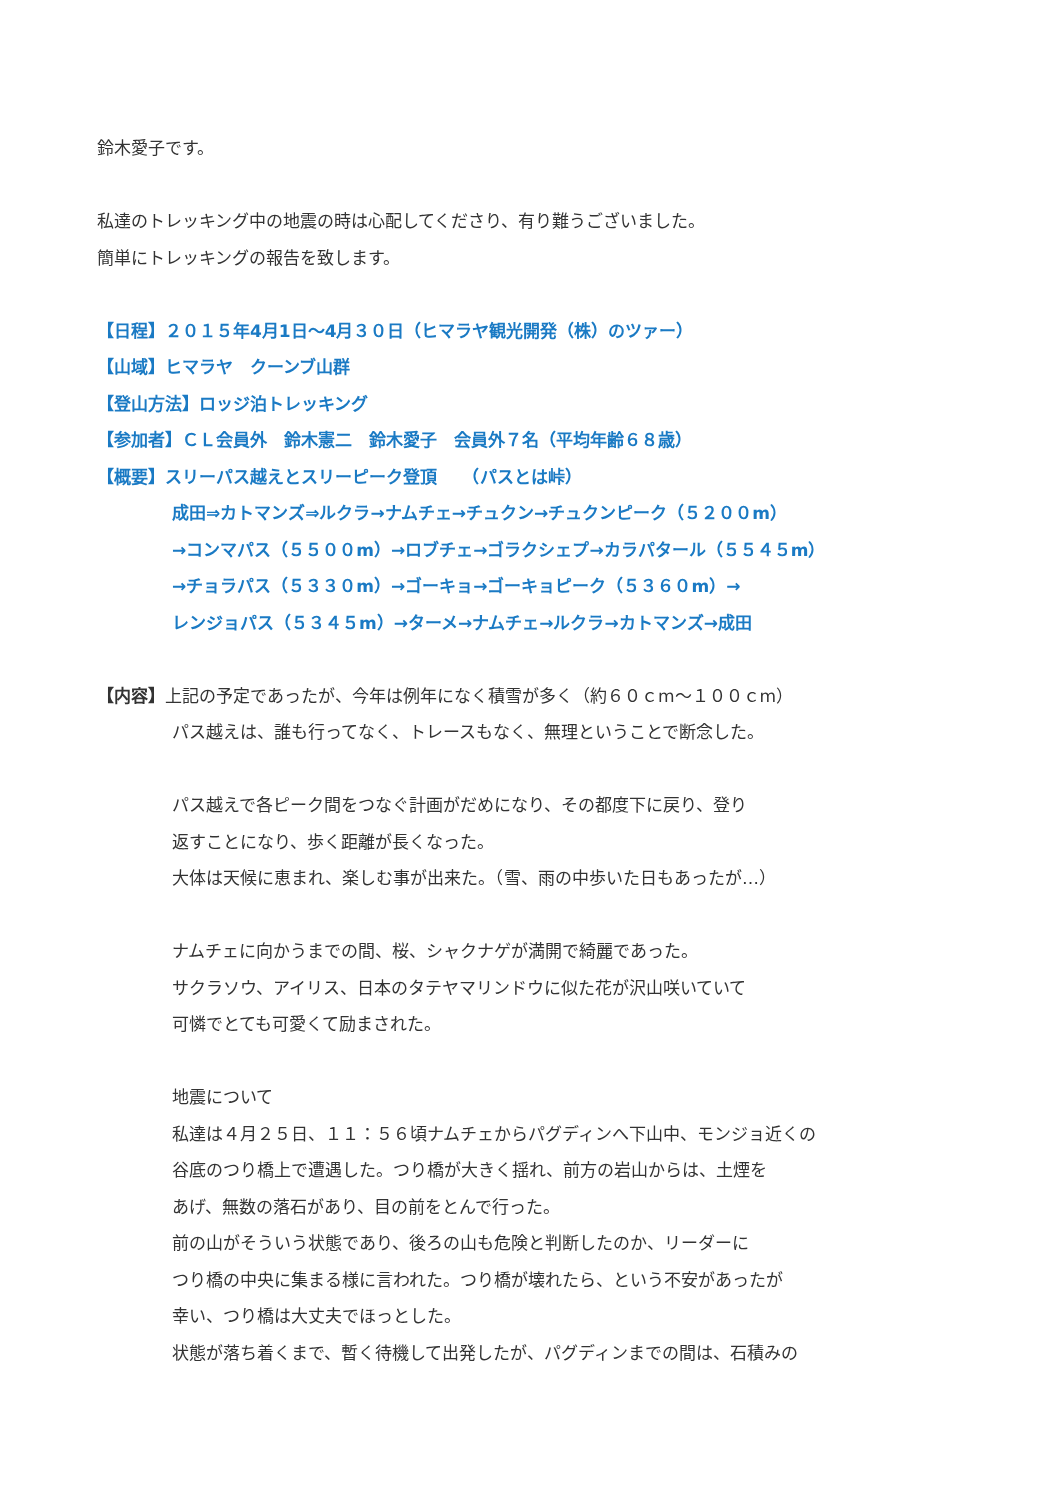鈴木愛子です。
私達のトレッキング中の地震の時は心配してくださり、有り難うございました。
簡単にトレッキングの報告を致します。
【日程】２０１５年4月1日～4月３０日（ヒマラヤ観光開発（株）のツァー）
【山域】ヒマラヤ　クーンブ山群
【登山方法】ロッジ泊トレッキング
【参加者】ＣＬ会員外　鈴木憲二　鈴木愛子　会員外７名（平均年齢６８歳）
【概要】スリーパス越えとスリーピーク登頂　　（パスとは峠）
成田⇒カトマンズ⇒ルクラ→ナムチェ→チュクン→チュクンピーク（５２００m）
→コンマパス（５５００m）→ロブチェ→ゴラクシェプ→カラパタール（５５４５m）
→チョラパス（５３３０m）→ゴーキョ→ゴーキョピーク（５３６０m）→
レンジョパス（５３４５m）→ターメ→ナムチェ→ルクラ→カトマンズ→成田
【内容】上記の予定であったが、今年は例年になく積雪が多く（約６０ｃm～１００ｃm）
パス越えは、誰も行ってなく、トレースもなく、無理ということで断念した。
パス越えで各ピーク間をつなぐ計画がだめになり、その都度下に戻り、登り
返すことになり、歩く距離が長くなった。
大体は天候に恵まれ、楽しむ事が出来た。（雪、雨の中歩いた日もあったが…）
ナムチェに向かうまでの間、桜、シャクナゲが満開で綺麗であった。
サクラソウ、アイリス、日本のタテヤマリンドウに似た花が沢山咲いていて
可憐でとても可愛くて励まされた。
地震について
私達は４月２５日、１１：５６頃ナムチェからパグディンへ下山中、モンジョ近くの
谷底のつり橋上で遭遇した。つり橋が大きく揺れ、前方の岩山からは、土煙を
あげ、無数の落石があり、目の前をとんで行った。
前の山がそういう状態であり、後ろの山も危険と判断したのか、リーダーに
つり橋の中央に集まる様に言われた。つり橋が壊れたら、という不安があったが
幸い、つり橋は大丈夫でほっとした。
状態が落ち着くまで、暫く待機して出発したが、パグディンまでの間は、石積みの